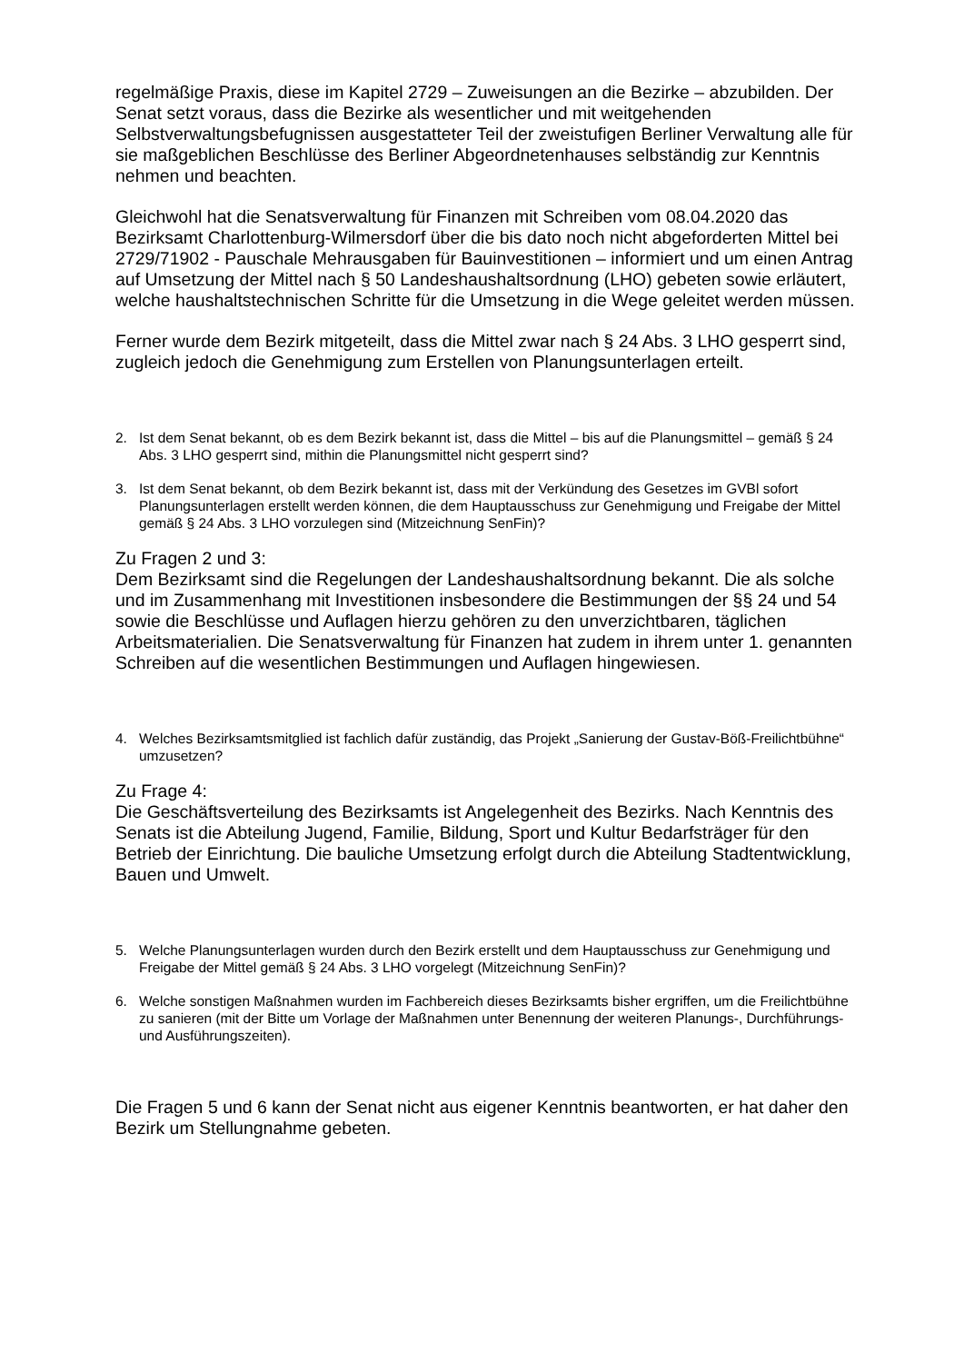regelmäßige Praxis, diese im Kapitel 2729 – Zuweisungen an die Bezirke – abzubilden. Der Senat setzt voraus, dass die Bezirke als wesentlicher und mit weitgehenden Selbstverwaltungsbefugnissen ausgestatteter Teil der zweistufigen Berliner Verwaltung alle für sie maßgeblichen Beschlüsse des Berliner Abgeordnetenhauses selbständig zur Kenntnis nehmen und beachten.
Gleichwohl hat die Senatsverwaltung für Finanzen mit Schreiben vom 08.04.2020 das Bezirksamt Charlottenburg-Wilmersdorf über die bis dato noch nicht abgeforderten Mittel bei 2729/71902 - Pauschale Mehrausgaben für Bauinvestitionen – informiert und um einen Antrag auf Umsetzung der Mittel nach § 50 Landeshaushaltsordnung (LHO) gebeten sowie erläutert, welche haushaltstechnischen Schritte für die Umsetzung in die Wege geleitet werden müssen.
Ferner wurde dem Bezirk mitgeteilt, dass die Mittel zwar nach § 24 Abs. 3 LHO gesperrt sind, zugleich jedoch die Genehmigung zum Erstellen von Planungsunterlagen erteilt.
2. Ist dem Senat bekannt, ob es dem Bezirk bekannt ist, dass die Mittel – bis auf die Planungsmittel – gemäß § 24 Abs. 3 LHO gesperrt sind, mithin die Planungsmittel nicht gesperrt sind?
3. Ist dem Senat bekannt, ob dem Bezirk bekannt ist, dass mit der Verkündung des Gesetzes im GVBl sofort Planungsunterlagen erstellt werden können, die dem Hauptausschuss zur Genehmigung und Freigabe der Mittel gemäß § 24 Abs. 3 LHO vorzulegen sind (Mitzeichnung SenFin)?
Zu Fragen 2 und 3:
Dem Bezirksamt sind die Regelungen der Landeshaushaltsordnung bekannt. Die als solche und im Zusammenhang mit Investitionen insbesondere die Bestimmungen der §§ 24 und 54 sowie die Beschlüsse und Auflagen hierzu gehören zu den unverzichtbaren, täglichen Arbeitsmaterialien. Die Senatsverwaltung für Finanzen hat zudem in ihrem unter 1. genannten Schreiben auf die wesentlichen Bestimmungen und Auflagen hingewiesen.
4. Welches Bezirksamtsmitglied ist fachlich dafür zuständig, das Projekt „Sanierung der Gustav-Böß-Freilichtbühne“ umzusetzen?
Zu Frage 4:
Die Geschäftsverteilung des Bezirksamts ist Angelegenheit des Bezirks. Nach Kenntnis des Senats ist die Abteilung Jugend, Familie, Bildung, Sport und Kultur Bedarfsträger für den Betrieb der Einrichtung. Die bauliche Umsetzung erfolgt durch die Abteilung Stadtentwicklung, Bauen und Umwelt.
5. Welche Planungsunterlagen wurden durch den Bezirk erstellt und dem Hauptausschuss zur Genehmigung und Freigabe der Mittel gemäß § 24 Abs. 3 LHO vorgelegt (Mitzeichnung SenFin)?
6. Welche sonstigen Maßnahmen wurden im Fachbereich dieses Bezirksamts bisher ergriffen, um die Freilichtbühne zu sanieren (mit der Bitte um Vorlage der Maßnahmen unter Benennung der weiteren Planungs-, Durchführungs- und Ausführungszeiten).
Die Fragen 5 und 6 kann der Senat nicht aus eigener Kenntnis beantworten, er hat daher den Bezirk um Stellungnahme gebeten.